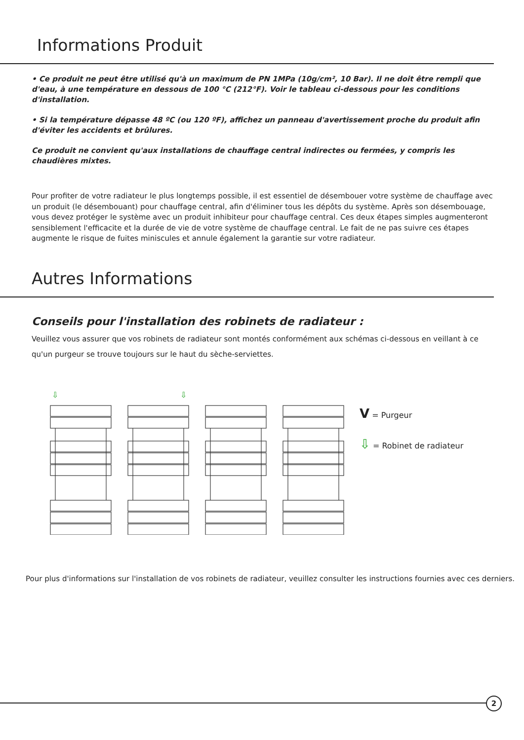Informations Produit
• Ce produit ne peut être utilisé qu'à un maximum de PN 1MPa (10g/cm², 10 Bar). Il ne doit être rempli que d'eau, à une température en dessous de 100 °C (212°F). Voir le tableau ci-dessous pour les conditions d'installation.
• Si la température dépasse 48 ºC (ou 120 ºF), affichez un panneau d'avertissement proche du produit afin d'éviter les accidents et brûlures.
Ce produit ne convient qu'aux installations de chauffage central indirectes ou fermées, y compris les chaudières mixtes.
Pour profiter de votre radiateur le plus longtemps possible, il est essentiel de désembouer votre système de chauffage avec un produit (le désembouant) pour chauffage central, afin d'éliminer tous les dépôts du système. Après son désembouage, vous devez protéger le système avec un produit inhibiteur pour chauffage central. Ces deux étapes simples augmenteront sensiblement l'efficacite et la durée de vie de votre système de chauffage central. Le fait de ne pas suivre ces étapes augmente le risque de fuites miniscules et annule également la garantie sur votre radiateur.
Autres Informations
Conseils pour l'installation des robinets de radiateur :
Veuillez vous assurer que vos robinets de radiateur sont montés conformément aux schémas ci-dessous en veillant à ce qu'un purgeur se trouve toujours sur le haut du sèche-serviettes.
⇩
⇩
V = Purgeur
⇩ = Robinet de radiateur
Pour plus d'informations sur l'installation de vos robinets de radiateur, veuillez consulter les instructions fournies avec ces derniers.
2